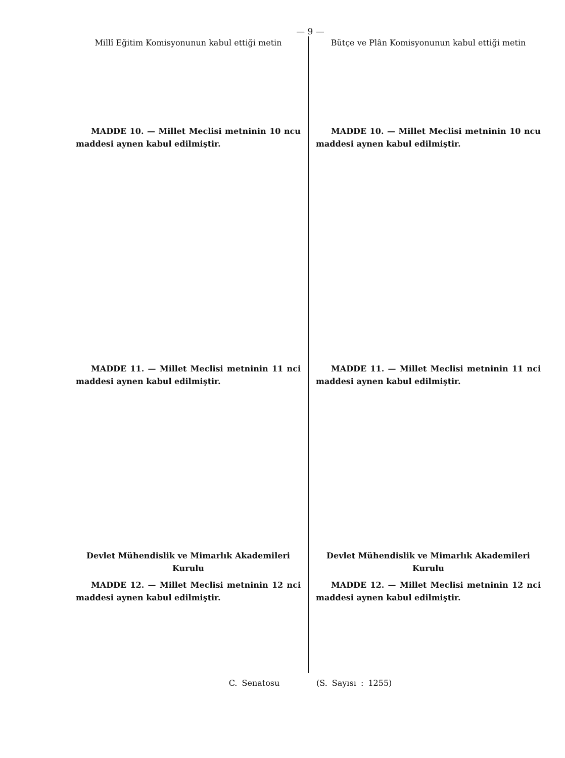— 9 —
Millî Eğitim Komisyonunun kabul ettiği metin
MADDE 10. — Millet Meclisi metninin 10 ncu maddesi aynen kabul edilmiştir.
MADDE 11. — Millet Meclisi metninin 11 nci maddesi aynen kabul edilmiştir.
Devlet Mühendislik ve Mimarlık Akademileri Kurulu
MADDE 12. — Millet Meclisi metninin 12 nci maddesi aynen kabul edilmiştir.
Bütçe ve Plân Komisyonunun kabul ettiği metin
MADDE 10. — Millet Meclisi metninin 10 ncu maddesi aynen kabul edilmiştir.
MADDE 11. — Millet Meclisi metninin 11 nci maddesi aynen kabul edilmiştir.
Devlet Mühendislik ve Mimarlık Akademileri Kurulu
MADDE 12. — Millet Meclisi metninin 12 nci maddesi aynen kabul edilmiştir.
C. Senatosu (S. Sayısı : 1255)